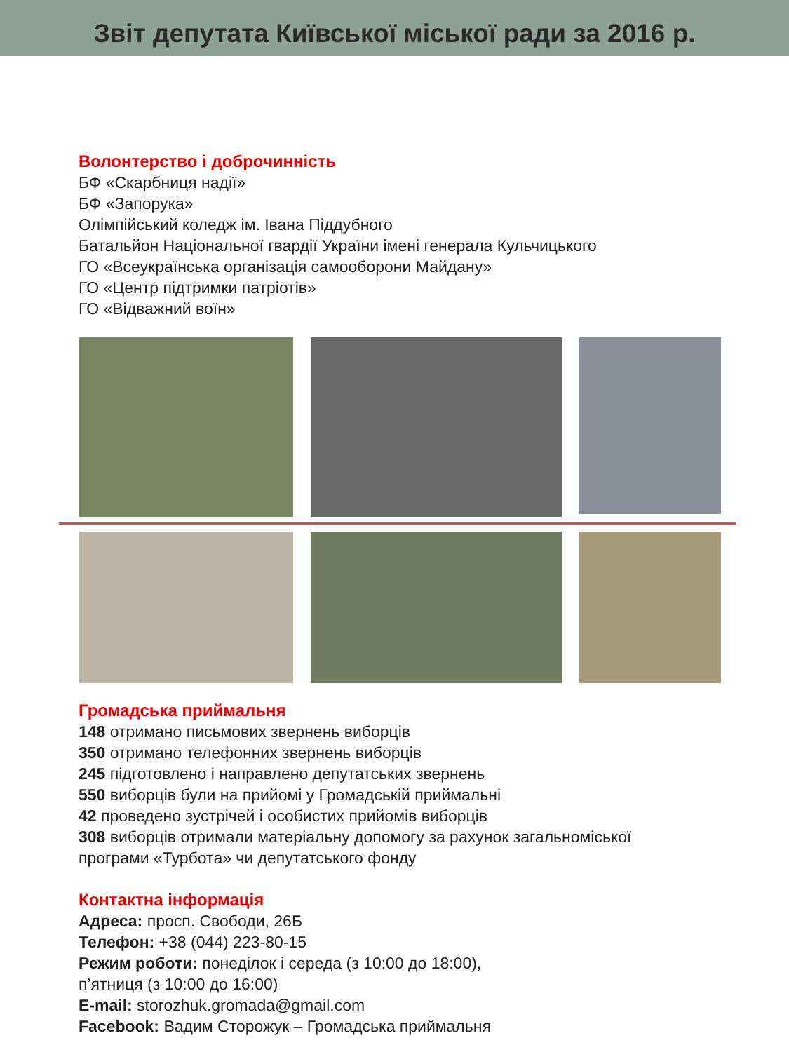Звіт депутата Київської міської ради за 2016 р.
Волонтерство і доброчинність
БФ «Скарбниця надії»
БФ «Запорука»
Олімпійський коледж ім. Івана Піддубного
Батальйон Національної гвардії України імені генерала Кульчицького
ГО «Всеукраїнська організація самооборони Майдану»
ГО «Центр підтримки патріотів»
ГО «Відважний воїн»
Громадська приймальня
148 отримано письмових звернень виборців
350 отримано телефонних звернень виборців
245 підготовлено і направлено депутатських звернень
550 виборців були на прийомі у Громадській приймальні
42 проведено зустрічей і особистих прийомів виборців
308 виборців отримали матеріальну допомогу за рахунок загальноміської
програми «Турбота» чи депутатського фонду
Контактна інформація
Адреса: просп. Свободи, 26Б
Телефон: +38 (044) 223-80-15
Режим роботи: понеділок і середа (з 10:00 до 18:00),
п’ятниця (з 10:00 до 16:00)
E-mail: storozhuk.gromada@gmail.com
Facebook: Вадим Сторожук – Громадська приймальня